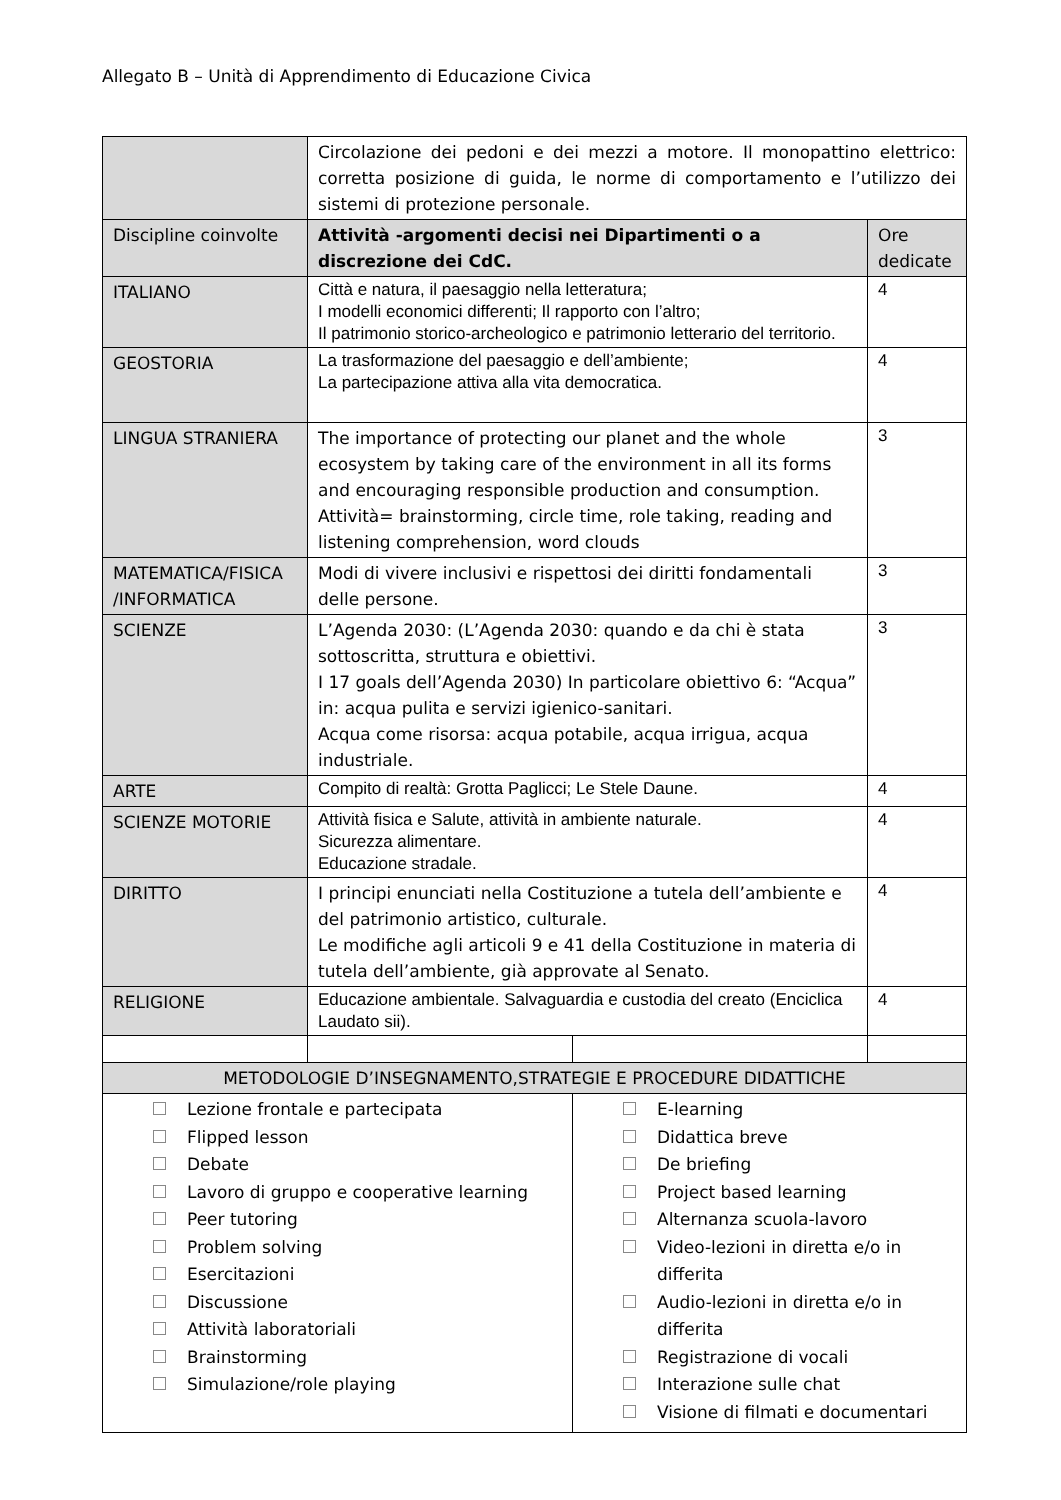Allegato B – Unità di Apprendimento di Educazione Civica
| | Circolazione dei pedoni e dei mezzi a motore. Il monopattino elettrico: corretta posizione di guida, le norme di comportamento e l’utilizzo dei sistemi di protezione personale. | | |
| Discipline coinvolte | Attività -argomenti decisi nei Dipartimenti o a discrezione dei CdC. | | Ore dedicate |
| ITALIANO | Città e natura, il paesaggio nella letteratura; I modelli economici differenti; Il rapporto con l’altro; Il patrimonio storico-archeologico e patrimonio letterario del territorio. | | 4 |
| GEOSTORIA | La trasformazione del paesaggio e dell’ambiente; La partecipazione attiva alla vita democratica. | | 4 |
| LINGUA STRANIERA | The importance of protecting our planet and the whole ecosystem by taking care of the environment in all its forms and encouraging responsible production and consumption. Attività= brainstorming, circle time, role taking, reading and listening comprehension, word clouds | | 3 |
| MATEMATICA/FISICA /INFORMATICA | Modi di vivere inclusivi e rispettosi dei diritti fondamentali delle persone. | | 3 |
| SCIENZE | L’Agenda 2030: (L’Agenda 2030: quando e da chi è stata sottoscritta, struttura e obiettivi. I 17 goals dell’Agenda 2030) In particolare obiettivo 6: “Acqua” in: acqua pulita e servizi igienico-sanitari. Acqua come risorsa: acqua potabile, acqua irrigua, acqua industriale. | | 3 |
| ARTE | Compito di realtà: Grotta Paglicci; Le Stele Daune. | | 4 |
| SCIENZE MOTORIE | Attività fisica e Salute, attività in ambiente naturale. Sicurezza alimentare. Educazione stradale. | | 4 |
| DIRITTO | I principi enunciati nella Costituzione a tutela dell’ambiente e del patrimonio artistico, culturale. Le modifiche agli articoli 9 e 41 della Costituzione in materia di tutela dell’ambiente, già approvate al Senato. | | 4 |
| RELIGIONE | Educazione ambientale. Salvaguardia e custodia del creato (Enciclica Laudato sii). | | 4 |
| METODOLOGIE D’INSEGNAMENTO,STRATEGIE E PROCEDURE DIDATTICHE | | | |
| Lezione frontale e partecipata Flipped lesson Debate Lavoro di gruppo e cooperative learning Peer tutoring Problem solving Esercitazioni Discussione Attività laboratoriali Brainstorming Simulazione/role playing | | E-learning Didattica breve De briefing Project based learning Alternanza scuola-lavoro Video-lezioni in diretta e/o in differita Audio-lezioni in diretta e/o in differita Registrazione di vocali Interazione sulle chat Visione di filmati e documentari | |